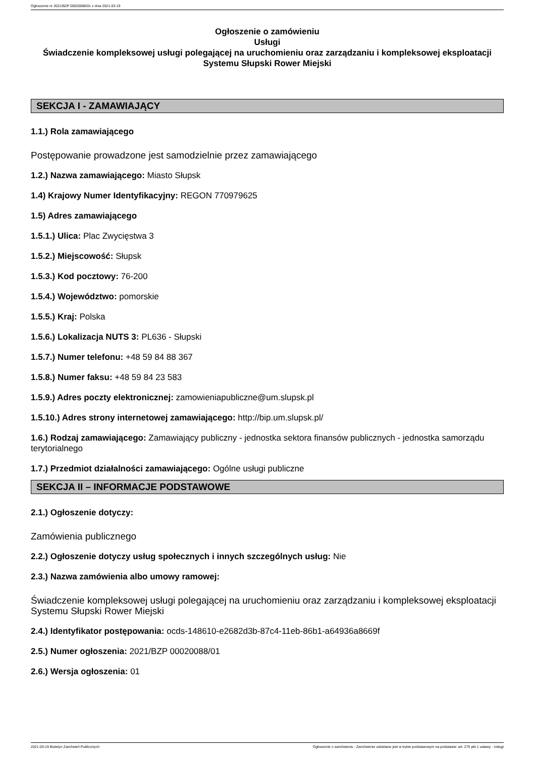Ogłoszenie nr 2021/BZP 00020088/01 z dnia 2021-03-19
Ogłoszenie o zamówieniu
Usługi
Świadczenie kompleksowej usługi polegającej na uruchomieniu oraz zarządzaniu i kompleksowej eksploatacji Systemu Słupski Rower Miejski
SEKCJA I - ZAMAWIAJĄCY
1.1.) Rola zamawiającego
Postępowanie prowadzone jest samodzielnie przez zamawiającego
1.2.) Nazwa zamawiającego: Miasto Słupsk
1.4) Krajowy Numer Identyfikacyjny: REGON 770979625
1.5) Adres zamawiającego
1.5.1.) Ulica: Plac Zwycięstwa 3
1.5.2.) Miejscowość: Słupsk
1.5.3.) Kod pocztowy: 76-200
1.5.4.) Województwo: pomorskie
1.5.5.) Kraj: Polska
1.5.6.) Lokalizacja NUTS 3: PL636 - Słupski
1.5.7.) Numer telefonu: +48 59 84 88 367
1.5.8.) Numer faksu: +48 59 84 23 583
1.5.9.) Adres poczty elektronicznej: zamowieniapubliczne@um.slupsk.pl
1.5.10.) Adres strony internetowej zamawiającego: http://bip.um.slupsk.pl/
1.6.) Rodzaj zamawiającego: Zamawiający publiczny - jednostka sektora finansów publicznych - jednostka samorządu terytorialnego
1.7.) Przedmiot działalności zamawiającego: Ogólne usługi publiczne
SEKCJA II – INFORMACJE PODSTAWOWE
2.1.) Ogłoszenie dotyczy:
Zamówienia publicznego
2.2.) Ogłoszenie dotyczy usług społecznych i innych szczególnych usług: Nie
2.3.) Nazwa zamówienia albo umowy ramowej:
Świadczenie kompleksowej usługi polegającej na uruchomieniu oraz zarządzaniu i kompleksowej eksploatacji Systemu Słupski Rower Miejski
2.4.) Identyfikator postępowania: ocds-148610-e2682d3b-87c4-11eb-86b1-a64936a8669f
2.5.) Numer ogłoszenia: 2021/BZP 00020088/01
2.6.) Wersja ogłoszenia: 01
2021-03-19 Biuletyn Zamówień Publicznych Ogłoszenie o zamówieniu - Zamówienie udzielane jest w trybie podstawowym na podstawie: art. 275 pkt 1 ustawy - Usługi